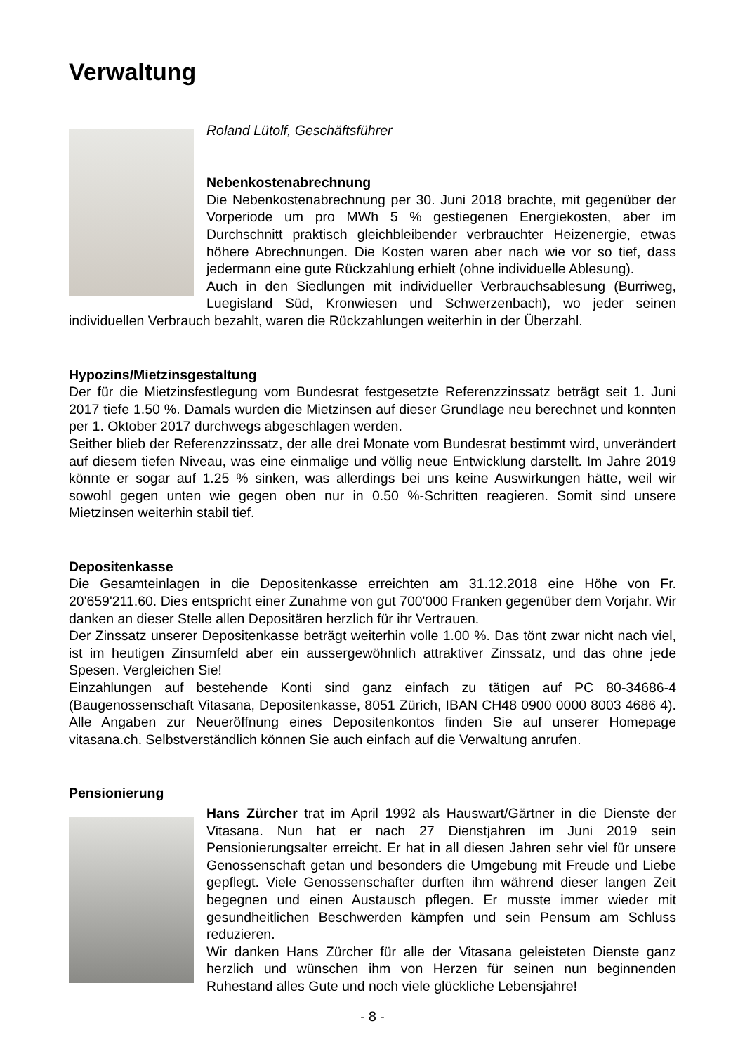Verwaltung
Roland Lütolf, Geschäftsführer
Nebenkostenabrechnung
Die Nebenkostenabrechnung per 30. Juni 2018 brachte, mit gegenüber der Vorperiode um pro MWh 5 % gestiegenen Energiekosten, aber im Durchschnitt praktisch gleichbleibender verbrauchter Heizenergie, etwas höhere Abrechnungen. Die Kosten waren aber nach wie vor so tief, dass jedermann eine gute Rückzahlung erhielt (ohne individuelle Ablesung).
Auch in den Siedlungen mit individueller Verbrauchsablesung (Burriweg, Luegisland Süd, Kronwiesen und Schwerzenbach), wo jeder seinen individuellen Verbrauch bezahlt, waren die Rückzahlungen weiterhin in der Überzahl.
Hypozins/Mietzinsgestaltung
Der für die Mietzinsfestlegung vom Bundesrat festgesetzte Referenzzinssatz beträgt seit 1. Juni 2017 tiefe 1.50 %. Damals wurden die Mietzinsen auf dieser Grundlage neu berechnet und konnten per 1. Oktober 2017 durchwegs abgeschlagen werden.
Seither blieb der Referenzzinssatz, der alle drei Monate vom Bundesrat bestimmt wird, unverändert auf diesem tiefen Niveau, was eine einmalige und völlig neue Entwicklung darstellt. Im Jahre 2019 könnte er sogar auf 1.25 % sinken, was allerdings bei uns keine Auswirkungen hätte, weil wir sowohl gegen unten wie gegen oben nur in 0.50 %-Schritten reagieren. Somit sind unsere Mietzinsen weiterhin stabil tief.
Depositenkasse
Die Gesamteinlagen in die Depositenkasse erreichten am 31.12.2018 eine Höhe von Fr. 20'659'211.60. Dies entspricht einer Zunahme von gut 700'000 Franken gegenüber dem Vorjahr. Wir danken an dieser Stelle allen Depositären herzlich für ihr Vertrauen.
Der Zinssatz unserer Depositenkasse beträgt weiterhin volle 1.00 %. Das tönt zwar nicht nach viel, ist im heutigen Zinsumfeld aber ein aussergewöhnlich attraktiver Zinssatz, und das ohne jede Spesen. Vergleichen Sie!
Einzahlungen auf bestehende Konti sind ganz einfach zu tätigen auf PC 80-34686-4 (Baugenossenschaft Vitasana, Depositenkasse, 8051 Zürich, IBAN CH48 0900 0000 8003 4686 4). Alle Angaben zur Neueröffnung eines Depositenkontos finden Sie auf unserer Homepage vitasana.ch. Selbstverständlich können Sie auch einfach auf die Verwaltung anrufen.
Pensionierung
Hans Zürcher trat im April 1992 als Hauswart/Gärtner in die Dienste der Vitasana. Nun hat er nach 27 Dienstjahren im Juni 2019 sein Pensionierungsalter erreicht. Er hat in all diesen Jahren sehr viel für unsere Genossenschaft getan und besonders die Umgebung mit Freude und Liebe gepflegt. Viele Genossenschafter durften ihm während dieser langen Zeit begegnen und einen Austausch pflegen. Er musste immer wieder mit gesundheitlichen Beschwerden kämpfen und sein Pensum am Schluss reduzieren.
Wir danken Hans Zürcher für alle der Vitasana geleisteten Dienste ganz herzlich und wünschen ihm von Herzen für seinen nun beginnenden Ruhestand alles Gute und noch viele glückliche Lebensjahre!
- 8 -